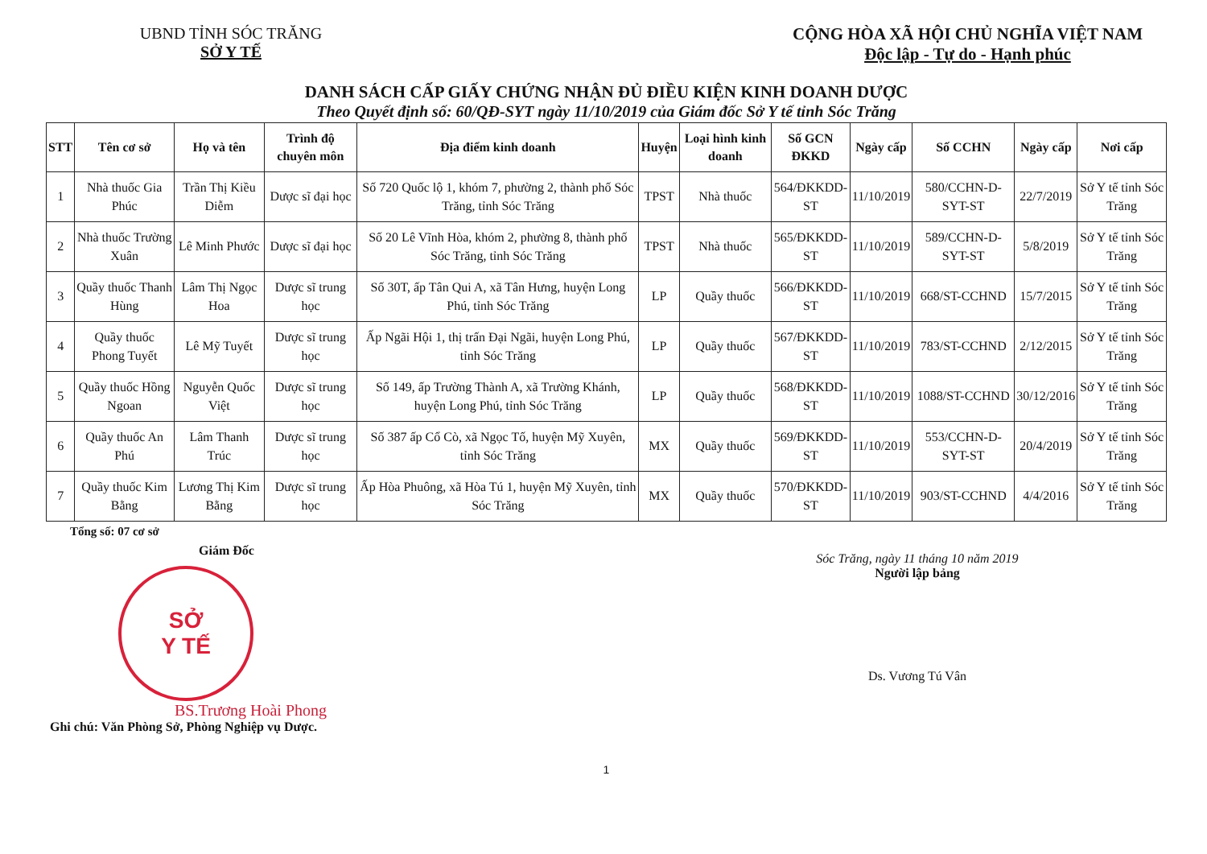UBND TỈNH SÓC TRĂNG
SỞ Y TẾ
CỘNG HÒA XÃ HỘI CHỦ NGHĨA VIỆT NAM
Độc lập - Tự do - Hạnh phúc
DANH SÁCH CẤP GIẤY CHỨNG NHẬN ĐỦ ĐIỀU KIỆN KINH DOANH DƯỢC
Theo Quyết định số: 60/QĐ-SYT ngày 11/10/2019 của Giám đốc Sở Y tế tỉnh Sóc Trăng
| STT | Tên cơ sở | Họ và tên | Trình độ chuyên môn | Địa điểm kinh doanh | Huyện | Loại hình kinh doanh | Số GCN ĐKKD | Ngày cấp | Số CCHN | Ngày cấp | Nơi cấp |
| --- | --- | --- | --- | --- | --- | --- | --- | --- | --- | --- | --- |
| 1 | Nhà thuốc Gia Phúc | Trần Thị Kiều Diễm | Dược sĩ đại học | Số 720 Quốc lộ 1, khóm 7, phường 2, thành phố Sóc Trăng, tỉnh Sóc Trăng | TPST | Nhà thuốc | 564/ĐKKDD-ST | 11/10/2019 | 580/CCHN-D-SYT-ST | 22/7/2019 | Sở Y tế tỉnh Sóc Trăng |
| 2 | Nhà thuốc Trường Xuân | Lê Minh Phước | Dược sĩ đại học | Số 20 Lê Vĩnh Hòa, khóm 2, phường 8, thành phố Sóc Trăng, tỉnh Sóc Trăng | TPST | Nhà thuốc | 565/ĐKKDD-ST | 11/10/2019 | 589/CCHN-D-SYT-ST | 5/8/2019 | Sở Y tế tỉnh Sóc Trăng |
| 3 | Quầy thuốc Thanh Hùng | Lâm Thị Ngọc Hoa | Dược sĩ trung học | Số 30T, ấp Tân Qui A, xã Tân Hưng, huyện Long Phú, tỉnh Sóc Trăng | LP | Quầy thuốc | 566/ĐKKDD-ST | 11/10/2019 | 668/ST-CCHND | 15/7/2015 | Sở Y tế tỉnh Sóc Trăng |
| 4 | Quầy thuốc Phong Tuyết | Lê Mỹ Tuyết | Dược sĩ trung học | Ấp Ngãi Hội 1, thị trấn Đại Ngãi, huyện Long Phú, tỉnh Sóc Trăng | LP | Quầy thuốc | 567/ĐKKDD-ST | 11/10/2019 | 783/ST-CCHND | 2/12/2015 | Sở Y tế tỉnh Sóc Trăng |
| 5 | Quầy thuốc Hồng Ngoan | Nguyễn Quốc Việt | Dược sĩ trung học | Số 149, ấp Trường Thành A, xã Trường Khánh, huyện Long Phú, tỉnh Sóc Trăng | LP | Quầy thuốc | 568/ĐKKDD-ST | 11/10/2019 | 1088/ST-CCHND | 30/12/2016 | Sở Y tế tỉnh Sóc Trăng |
| 6 | Quầy thuốc An Phú | Lâm Thanh Trúc | Dược sĩ trung học | Số 387 ấp Cổ Cò, xã Ngọc Tố, huyện Mỹ Xuyên, tỉnh Sóc Trăng | MX | Quầy thuốc | 569/ĐKKDD-ST | 11/10/2019 | 553/CCHN-D-SYT-ST | 20/4/2019 | Sở Y tế tỉnh Sóc Trăng |
| 7 | Quầy thuốc Kim Bằng | Lương Thị Kim Bằng | Dược sĩ trung học | Ấp Hòa Phuông, xã Hòa Tú 1, huyện Mỹ Xuyên, tỉnh Sóc Trăng | MX | Quầy thuốc | 570/ĐKKDD-ST | 11/10/2019 | 903/ST-CCHND | 4/4/2016 | Sở Y tế tỉnh Sóc Trăng |
Tổng số: 07 cơ sở
Giám Đốc
SỞ
Y TẾ
BS.Trương Hoài Phong
Ghi chú: Văn Phòng Sở, Phòng Nghiệp vụ Dược.
Sóc Trăng, ngày 11 tháng 10 năm 2019
Người lập bảng
Ds. Vương Tú Vân
1